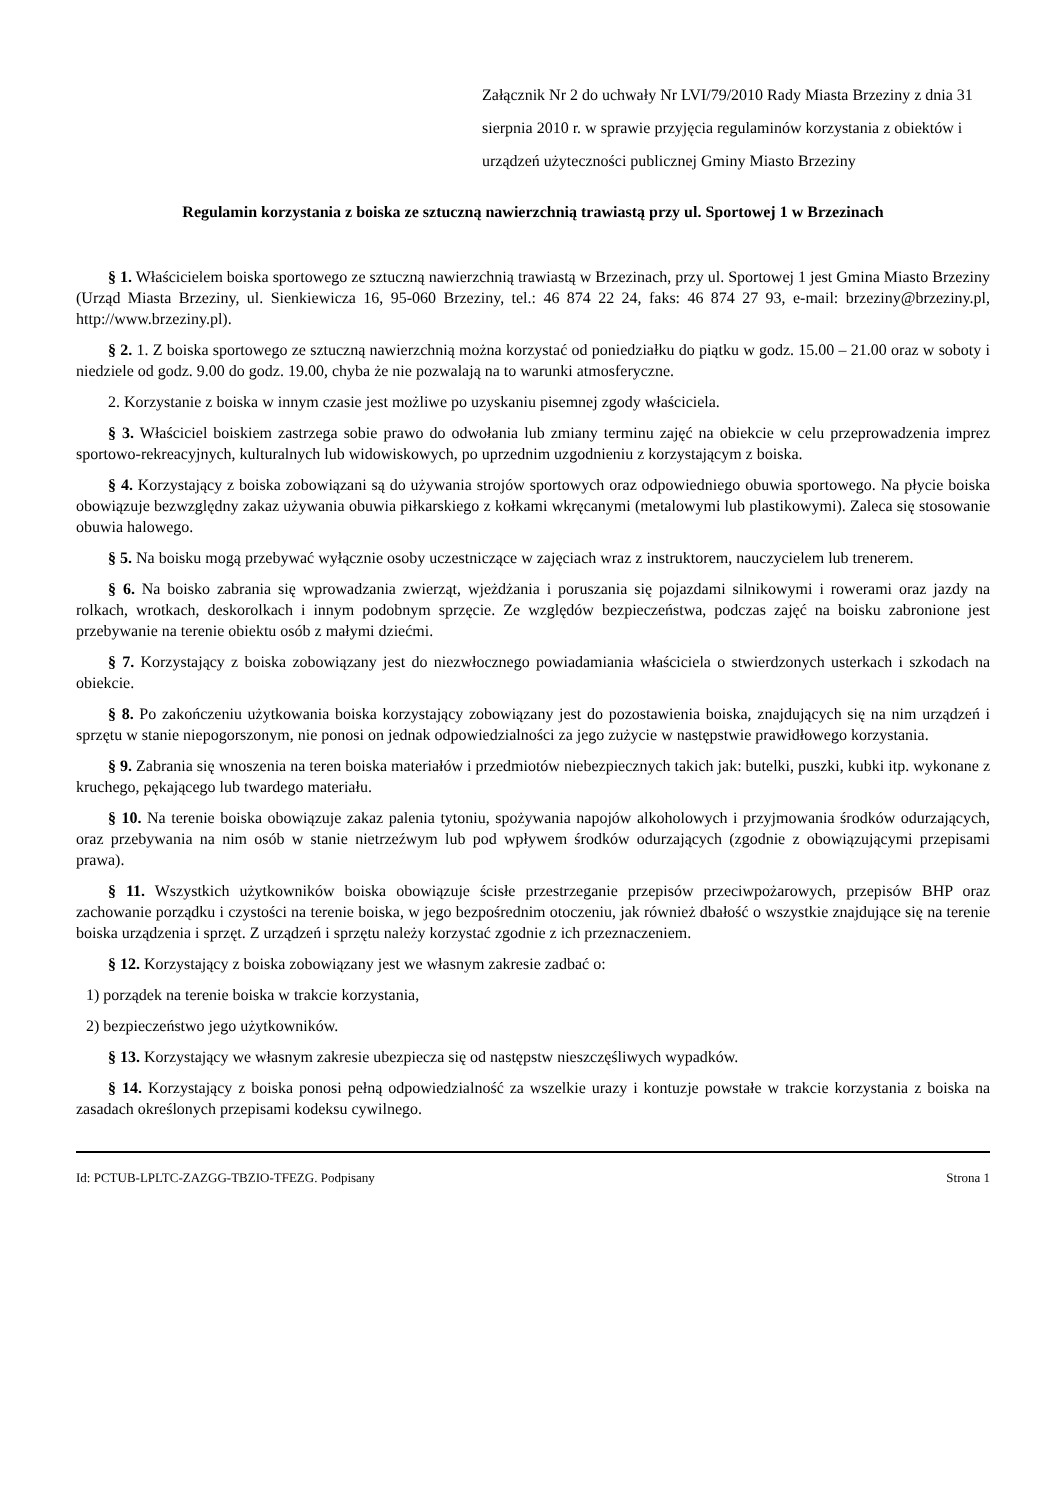Załącznik Nr 2 do uchwały Nr LVI/79/2010 Rady Miasta Brzeziny z dnia 31 sierpnia 2010 r. w sprawie przyjęcia regulaminów korzystania z obiektów i urządzeń użyteczności publicznej Gminy Miasto Brzeziny
Regulamin korzystania z boiska ze sztuczną nawierzchnią trawiastą przy ul. Sportowej 1 w Brzezinach
§ 1. Właścicielem boiska sportowego ze sztuczną nawierzchnią trawiastą w Brzezinach, przy ul. Sportowej 1 jest Gmina Miasto Brzeziny (Urząd Miasta Brzeziny, ul. Sienkiewicza 16, 95-060 Brzeziny, tel.: 46 874 22 24, faks: 46 874 27 93, e-mail: brzeziny@brzeziny.pl, http://www.brzeziny.pl).
§ 2. 1. Z boiska sportowego ze sztuczną nawierzchnią można korzystać od poniedziałku do piątku w godz. 15.00 – 21.00 oraz w soboty i niedziele od godz. 9.00 do godz. 19.00, chyba że nie pozwalają na to warunki atmosferyczne.
2. Korzystanie z boiska w innym czasie jest możliwe po uzyskaniu pisemnej zgody właściciela.
§ 3. Właściciel boiskiem zastrzega sobie prawo do odwołania lub zmiany terminu zajęć na obiekcie w celu przeprowadzenia imprez sportowo-rekreacyjnych, kulturalnych lub widowiskowych, po uprzednim uzgodnieniu z korzystającym z boiska.
§ 4. Korzystający z boiska zobowiązani są do używania strojów sportowych oraz odpowiedniego obuwia sportowego. Na płycie boiska obowiązuje bezwzględny zakaz używania obuwia piłkarskiego z kołkami wkręcanymi (metalowymi lub plastikowymi). Zaleca się stosowanie obuwia halowego.
§ 5. Na boisku mogą przebywać wyłącznie osoby uczestniczące w zajęciach wraz z instruktorem, nauczycielem lub trenerem.
§ 6. Na boisko zabrania się wprowadzania zwierząt, wjeżdżania i poruszania się pojazdami silnikowymi i rowerami oraz jazdy na rolkach, wrotkach, deskorolkach i innym podobnym sprzęcie. Ze względów bezpieczeństwa, podczas zajęć na boisku zabronione jest przebywanie na terenie obiektu osób z małymi dziećmi.
§ 7. Korzystający z boiska zobowiązany jest do niezwłocznego powiadamiania właściciela o stwierdzonych usterkach i szkodach na obiekcie.
§ 8. Po zakończeniu użytkowania boiska korzystający zobowiązany jest do pozostawienia boiska, znajdujących się na nim urządzeń i sprzętu w stanie niepogorszonym, nie ponosi on jednak odpowiedzialności za jego zużycie w następstwie prawidłowego korzystania.
§ 9. Zabrania się wnoszenia na teren boiska materiałów i przedmiotów niebezpiecznych takich jak: butelki, puszki, kubki itp. wykonane z kruchego, pękającego lub twardego materiału.
§ 10. Na terenie boiska obowiązuje zakaz palenia tytoniu, spożywania napojów alkoholowych i przyjmowania środków odurzających, oraz przebywania na nim osób w stanie nietrzeźwym lub pod wpływem środków odurzających (zgodnie z obowiązującymi przepisami prawa).
§ 11. Wszystkich użytkowników boiska obowiązuje ścisłe przestrzeganie przepisów przeciwpożarowych, przepisów BHP oraz zachowanie porządku i czystości na terenie boiska, w jego bezpośrednim otoczeniu, jak również dbałość o wszystkie znajdujące się na terenie boiska urządzenia i sprzęt. Z urządzeń i sprzętu należy korzystać zgodnie z ich przeznaczeniem.
§ 12. Korzystający z boiska zobowiązany jest we własnym zakresie zadbać o:
1) porządek na terenie boiska w trakcie korzystania,
2) bezpieczeństwo jego użytkowników.
§ 13. Korzystający we własnym zakresie ubezpiecza się od następstw nieszczęśliwych wypadków.
§ 14. Korzystający z boiska ponosi pełną odpowiedzialność za wszelkie urazy i kontuzje powstałe w trakcie korzystania z boiska na zasadach określonych przepisami kodeksu cywilnego.
Id: PCTUB-LPLTC-ZAZGG-TBZIO-TFEZG. Podpisany Strona 1